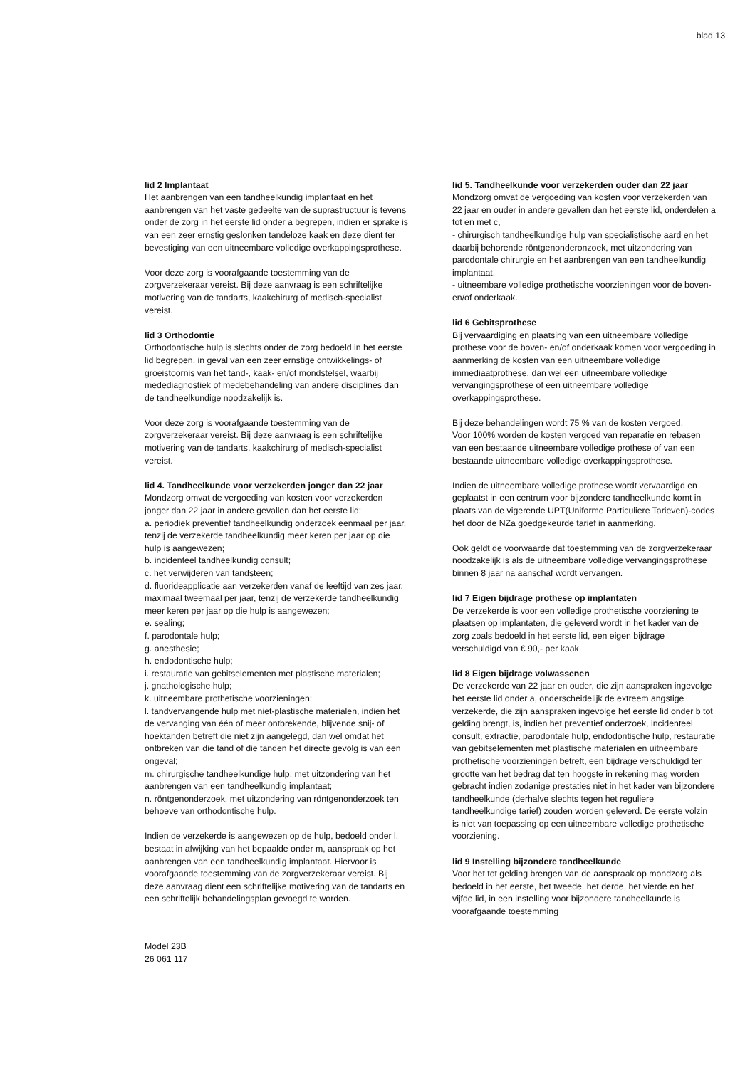blad 13
lid 2 Implantaat
Het aanbrengen van een tandheelkundig implantaat en het aanbrengen van het vaste gedeelte van de suprastructuur is tevens onder de zorg in het eerste lid onder a begrepen, indien er sprake is van een zeer ernstig geslonken tandeloze kaak en deze dient ter bevestiging van een uitneembare volledige overkappingsprothese.
Voor deze zorg is voorafgaande toestemming van de zorgverzekeraar vereist. Bij deze aanvraag is een schriftelijke motivering van de tandarts, kaakchirurg of medisch-specialist vereist.
lid 3 Orthodontie
Orthodontische hulp is slechts onder de zorg bedoeld in het eerste lid begrepen, in geval van een zeer ernstige ontwikkelings- of groeistoornis van het tand-, kaak- en/of mondstelsel, waarbij medediagnostiek of medebehandeling van andere disciplines dan de tandheelkundige noodzakelijk is.
Voor deze zorg is voorafgaande toestemming van de zorgverzekeraar vereist. Bij deze aanvraag is een schriftelijke motivering van de tandarts, kaakchirurg of medisch-specialist vereist.
lid 4. Tandheelkunde voor verzekerden jonger dan 22 jaar
Mondzorg omvat de vergoeding van kosten voor verzekerden jonger dan 22 jaar in andere gevallen dan het eerste lid:
a. periodiek preventief tandheelkundig onderzoek eenmaal per jaar, tenzij de verzekerde tandheelkundig meer keren per jaar op die hulp is aangewezen;
b. incidenteel tandheelkundig consult;
c. het verwijderen van tandsteen;
d. fluorideapplicatie aan verzekerden vanaf de leeftijd van zes jaar, maximaal tweemaal per jaar, tenzij de verzekerde tandheelkundig meer keren per jaar op die hulp is aangewezen;
e. sealing;
f. parodontale hulp;
g. anesthesie;
h. endodontische hulp;
i. restauratie van gebitselementen met plastische materialen;
j. gnathologische hulp;
k. uitneembare prothetische voorzieningen;
l. tandvervangende hulp met niet-plastische materialen, indien het de vervanging van één of meer ontbrekende, blijvende snij- of hoektanden betreft die niet zijn aangelegd, dan wel omdat het ontbreken van die tand of die tanden het directe gevolg is van een ongeval;
m. chirurgische tandheelkundige hulp, met uitzondering van het aanbrengen van een tandheelkundig implantaat;
n. röntgenonderzoek, met uitzondering van röntgenonderzoek ten behoeve van orthodontische hulp.
Indien de verzekerde is aangewezen op de hulp, bedoeld onder l. bestaat in afwijking van het bepaalde onder m, aanspraak op het aanbrengen van een tandheelkundig implantaat. Hiervoor is voorafgaande toestemming van de zorgverzekeraar vereist. Bij deze aanvraag dient een schriftelijke motivering van de tandarts en een schriftelijk behandelingsplan gevoegd te worden.
lid 5. Tandheelkunde voor verzekerden ouder dan 22 jaar
Mondzorg omvat de vergoeding van kosten voor verzekerden van 22 jaar en ouder in andere gevallen dan het eerste lid, onderdelen a tot en met c,
- chirurgisch tandheelkundige hulp van specialistische aard en het daarbij behorende röntgenonderonzoek, met uitzondering van parodontale chirurgie en het aanbrengen van een tandheelkundig implantaat.
- uitneembare volledige prothetische voorzieningen voor de boven- en/of onderkaak.
lid 6 Gebitsprothese
Bij vervaardiging en plaatsing van een uitneembare volledige prothese voor de boven- en/of onderkaak komen voor vergoeding in aanmerking de kosten van een uitneembare volledige immediaatprothese, dan wel een uitneembare volledige vervangingsprothese of een uitneembare volledige overkappingsprothese.
Bij deze behandelingen wordt 75 % van de kosten vergoed.
Voor 100% worden de kosten vergoed van reparatie en rebasen van een bestaande uitneembare volledige prothese of van een bestaande uitneembare volledige overkappingsprothese.
Indien de uitneembare volledige prothese wordt vervaardigd en geplaatst in een centrum voor bijzondere tandheelkunde komt in plaats van de vigerende UPT(Uniforme Particuliere Tarieven)-codes het door de NZa goedgekeurde tarief in aanmerking.
Ook geldt de voorwaarde dat toestemming van de zorgverzekeraar noodzakelijk is als de uitneembare volledige vervangingsprothese binnen 8 jaar na aanschaf wordt vervangen.
lid 7 Eigen bijdrage prothese op implantaten
De verzekerde is voor een volledige prothetische voorziening te plaatsen op implantaten, die geleverd wordt in het kader van de zorg zoals bedoeld in het eerste lid, een eigen bijdrage verschuldigd van € 90,- per kaak.
lid 8 Eigen bijdrage volwassenen
De verzekerde van 22 jaar en ouder, die zijn aanspraken ingevolge het eerste lid onder a, onderscheidelijk de extreem angstige verzekerde, die zijn aanspraken ingevolge het eerste lid onder b tot gelding brengt, is, indien het preventief onderzoek, incidenteel consult, extractie, parodontale hulp, endodontische hulp, restauratie van gebitselementen met plastische materialen en uitneembare prothetische voorzieningen betreft, een bijdrage verschuldigd ter grootte van het bedrag dat ten hoogste in rekening mag worden gebracht indien zodanige prestaties niet in het kader van bijzondere tandheelkunde (derhalve slechts tegen het reguliere tandheelkundige tarief) zouden worden geleverd. De eerste volzin is niet van toepassing op een uitneembare volledige prothetische voorziening.
lid 9 Instelling bijzondere tandheelkunde
Voor het tot gelding brengen van de aanspraak op mondzorg als bedoeld in het eerste, het tweede, het derde, het vierde en het vijfde lid, in een instelling voor bijzondere tandheelkunde is voorafgaande toestemming
Model 23B
26 061 117